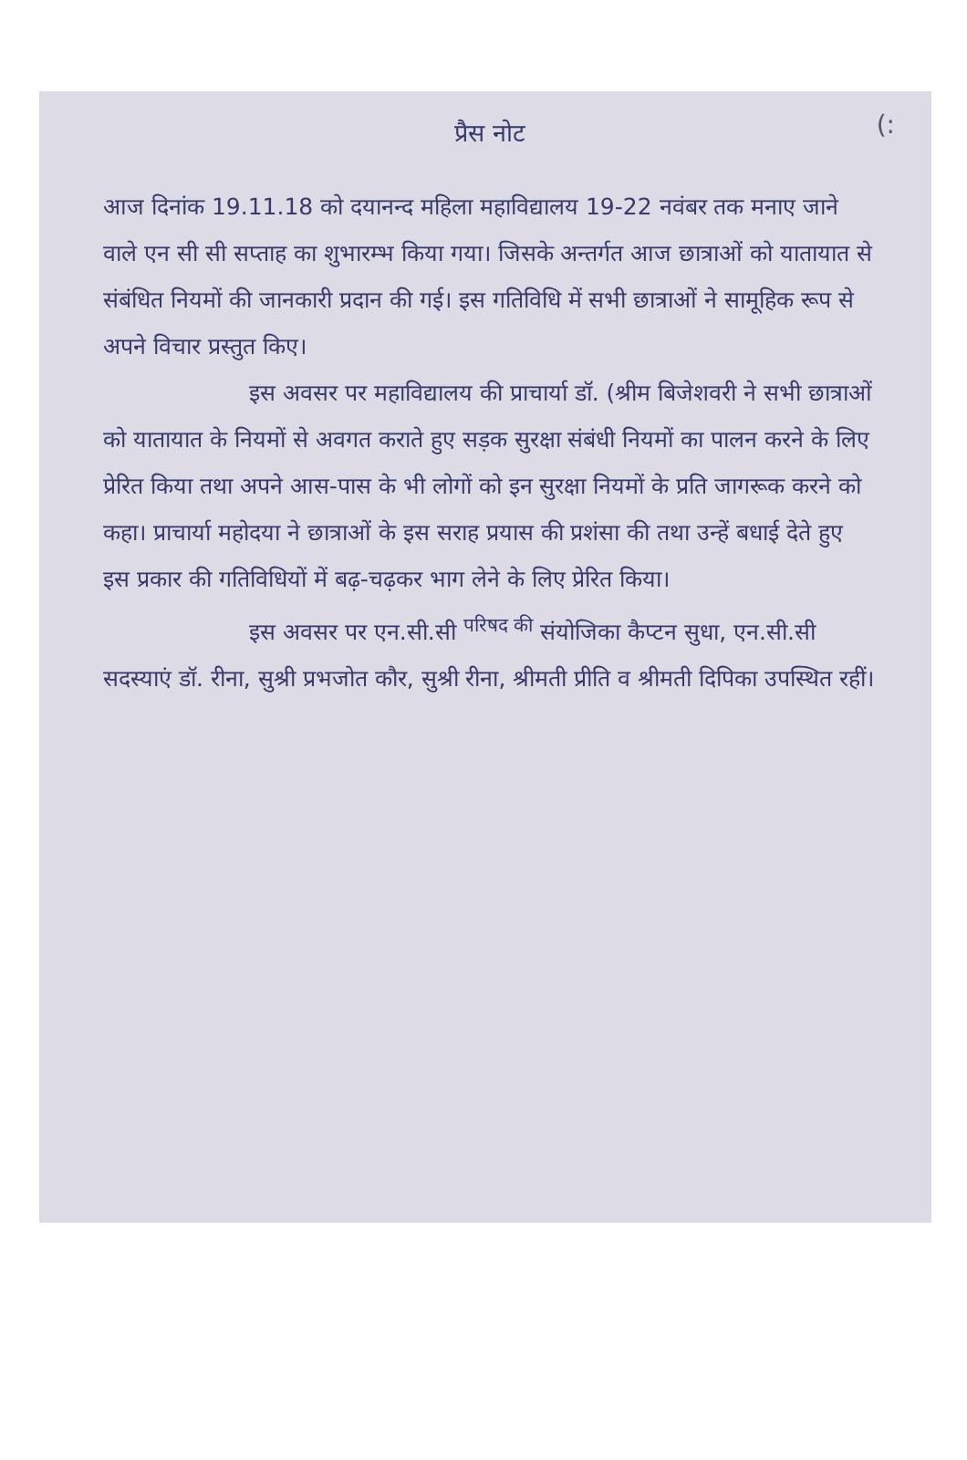(:
प्रैस नोट
आज दिनांक 19.11.18 को दयानन्द महिला महाविद्यालय 19-22 नवंबर तक मनाए जाने वाले एन सी सी सप्ताह का शुभारम्भ किया गया। जिसके अन्तर्गत आज छात्राओं को यातायात से संबंधित नियमों की जानकारी प्रदान की गई। इस गतिविधि में सभी छात्राओं ने सामूहिक रूप से अपने विचार प्रस्तुत किए।
इस अवसर पर महाविद्यालय की प्राचार्या डॉ. (श्रीम बिजेशवरी ने सभी छात्राओं को यातायात के नियमों से अवगत कराते हुए सड़क सुरक्षा संबंधी नियमों का पालन करने के लिए प्रेरित किया तथा अपने आस-पास के भी लोगों को इन सुरक्षा नियमों के प्रति जागरूक करने को कहा। प्राचार्या महोदया ने छात्राओं के इस सराह प्रयास की प्रशंसा की तथा उन्हें बधाई देते हुए इस प्रकार की गतिविधियों में बढ़-चढ़कर भाग लेने के लिए प्रेरित किया।
इस अवसर पर एन.सी.सी <sup>परिषद की</sup> संयोजिका कैप्टन सुधा, एन.सी.सी सदस्याएं डॉ. रीना, सुश्री प्रभजोत कौर, सुश्री रीना, श्रीमती प्रीति व श्रीमती दिपिका उपस्थित रहीं।